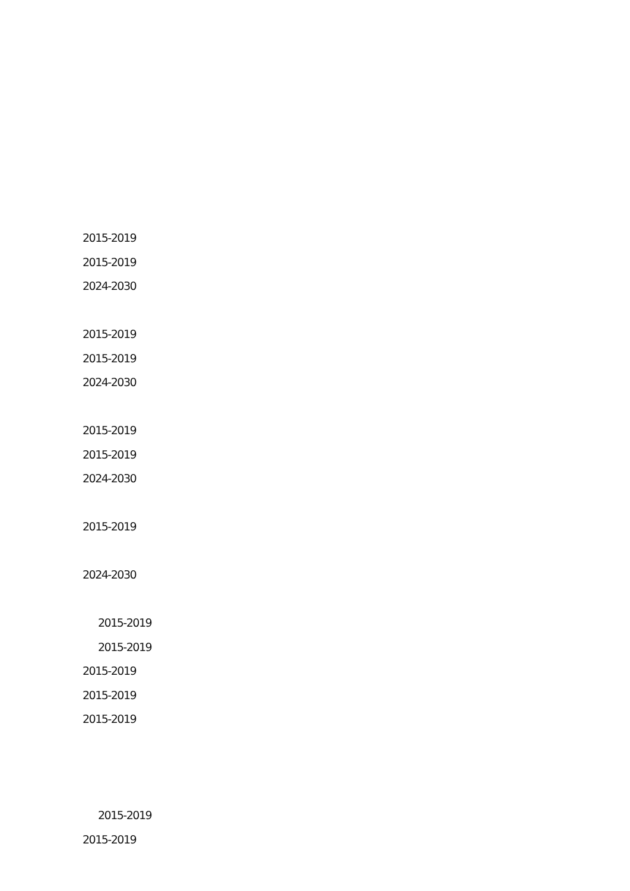2015-2019
2015-2019
2024-2030
2015-2019
2015-2019
2024-2030
2015-2019
2015-2019
2024-2030
2015-2019
2024-2030
2015-2019
2015-2019
2015-2019
2015-2019
2015-2019
2015-2019
2015-2019